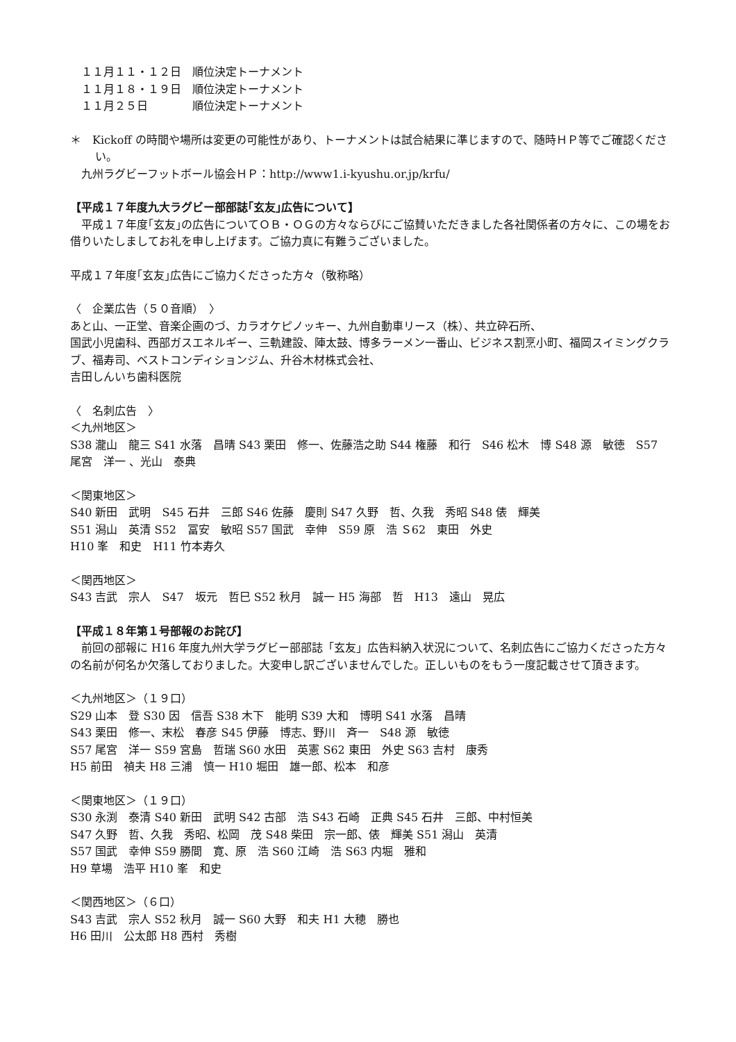１１月１１・１２日　順位決定トーナメント
　１１月１８・１９日　順位決定トーナメント
　１１月２５日　　　　順位決定トーナメント
＊　Kickoff の時間や場所は変更の可能性があり、トーナメントは試合結果に準じますので、随時ＨＰ等でご確認ください。
　九州ラグビーフットボール協会ＨＰ：http://www1.i-kyushu.or.jp/krfu/
【平成１７年度九大ラグビー部部誌｢玄友｣広告について】
　平成１７年度｢玄友｣の広告についてＯＢ・ＯＧの方々ならびにご協賛いただきました各社関係者の方々に、この場をお借りいたしましてお礼を申し上げます。ご協力真に有難うございました。
平成１７年度｢玄友｣広告にご協力くださった方々（敬称略）
〈　企業広告（５０音順）　〉
あと山、一正堂、音楽企画のづ、カラオケピノッキー、九州自動車リース（株）、共立砕石所、
国武小児歯科、西部ガスエネルギー、三軌建設、陣太鼓、博多ラーメン一番山、ビジネス割烹小町、福岡スイミングクラブ、福寿司、ベストコンディションジム、升谷木材株式会社、
吉田しんいち歯科医院
〈　名刺広告　〉
＜九州地区＞
S38 瀧山　龍三 S41 水落　昌晴 S43 栗田　修一、佐藤浩之助 S44 権藤　和行　S46 松木　博 S48 源　敏徳　S57 尾宮　洋一 、光山　泰典
＜関東地区＞
S40 新田　武明　S45 石井　三郎 S46 佐藤　慶則 S47 久野　哲、久我　秀昭 S48 俵　輝美
S51 潟山　英清 S52　冨安　敏昭 S57 国武　幸伸　S59 原　浩 Ｓ62　東田　外史
H10 峯　和史　H11 竹本寿久
＜関西地区＞
S43 吉武　宗人　S47　坂元　哲巳 S52 秋月　誠一 H5 海部　哲　H13　遠山　晃広
【平成１８年第１号部報のお詫び】
　前回の部報に H16 年度九州大学ラグビー部部誌「玄友」広告料納入状況について、名刺広告にご協力くださった方々の名前が何名か欠落しておりました。大変申し訳ございませんでした。正しいものをもう一度記載させて頂きます。
＜九州地区＞（１９口）
S29 山本　登 S30 因　信吾 S38 木下　能明 S39 大和　博明 S41 水落　昌晴
S43 栗田　修一、末松　春彦 S45 伊藤　博志、野川　斉一　S48 源　敏徳
S57 尾宮　洋一 S59 宮島　哲瑞 S60 水田　英憲 S62 東田　外史 S63 吉村　康秀
H5 前田　禎夫 H8 三浦　慎一 H10 堀田　雄一郎、松本　和彦
＜関東地区＞（１９口）
S30 永渕　泰清 S40 新田　武明 S42 古部　浩 S43 石崎　正典 S45 石井　三郎、中村恒美
S47 久野　哲、久我　秀昭、松岡　茂 S48 柴田　宗一郎、俵　輝美 S51 潟山　英清
S57 国武　幸伸 S59 勝間　寛、原　浩 S60 江崎　浩 S63 内堀　雅和
H9 草場　浩平 H10 峯　和史
＜関西地区＞（６口）
S43 吉武　宗人 S52 秋月　誠一 S60 大野　和夫 H1 大穂　勝也
H6 田川　公太郎 H8 西村　秀樹